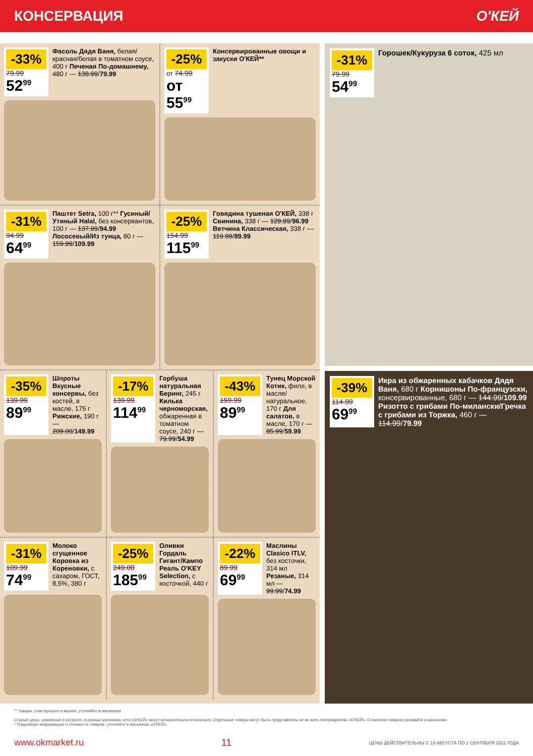КОНСЕРВАЦИЯ О'КЕЙ
-33%
79.99
52<sup>99</sup>
Фасоль Дядя Ваня, белая/ красная/белая в томатном соусе, 400 г Печеная По-домашнему, 480 г — 138.99/79.99
-25%
от 74.99
от 55<sup>99</sup>
Консервированные овощи и закуски О'КЕЙ**
-31%
94.99
64<sup>99</sup>
Паштет Setra, 100 г** Гусиный/Утиный Halal, без консервантов, 100 г — 137.99/94.99 Лососевый/Из тунца, 80 г — 159.99/109.99
-25%
154.99
115<sup>99</sup>
Говядина тушеная О'КЕЙ, 338 г Свинина, 338 г — 129.99/96.99 Ветчина Классическая, 338 г — 119.99/89.99
-35%
139.99
89<sup>99</sup>
Шпроты Вкусные консервы, без костей, в масле, 175 г Рижские, 190 г — 209.00/149.99
-17%
139.99
114<sup>99</sup>
Горбуша натуральная Беринг, 245 г Килька черноморская, обжаренная в томатном соусе, 240 г — 79.99/54.99
-43%
159.99
89<sup>99</sup>
Тунец Морской Котик, филе, в масле/ натуральное, 170 г Для салатов, в масле, 170 г — 85.99/59.99
-31%
109.99
74<sup>99</sup>
Молоко сгущенное Коровка из Кореновки, с сахаром, ГОСТ, 8,5%, 380 г
-25%
249.00
185<sup>99</sup>
Оливки Гордаль Гигант/Кампо Реаль O'KEY Selection, с косточкой, 440 г
-22%
89.99
69<sup>99</sup>
Маслины Clasico ITLV, без косточки, 314 мл Резаные, 314 мл — 99.99/74.99
-31%
79.99
54<sup>99</sup>
Горошек/Кукуруза 6 соток, 425 мл
-39%
114.99
69<sup>99</sup>
Икра из обжаренных кабачков Дядя Ваня, 680 г Корнишоны По-французски, консервированные, 680 г — 144.99/109.99 Ризотто с грибами По-милански/Гречка с грибами из Торжка, 460 г — 114.99/79.99
** товары, участвующие в акциях, уточняйте в магазинах
Старые цены, указанные в каталоге, в разных магазинах сети «О'КЕЙ» могут незначительно отличаться. Отдельные товары могут быть представлены не во всех гипермаркетах «О'КЕЙ». О наличии товаров узнавайте в магазинах.
* Подробную информацию о стоимости товаров, уточняйте в магазинах «О'КЕЙ».
www.okmarket.ru 11 ЦЕНЫ ДЕЙСТВИТЕЛЬНЫ С 19 АВГУСТА ПО 1 СЕНТЯБРЯ 2021 ГОДА